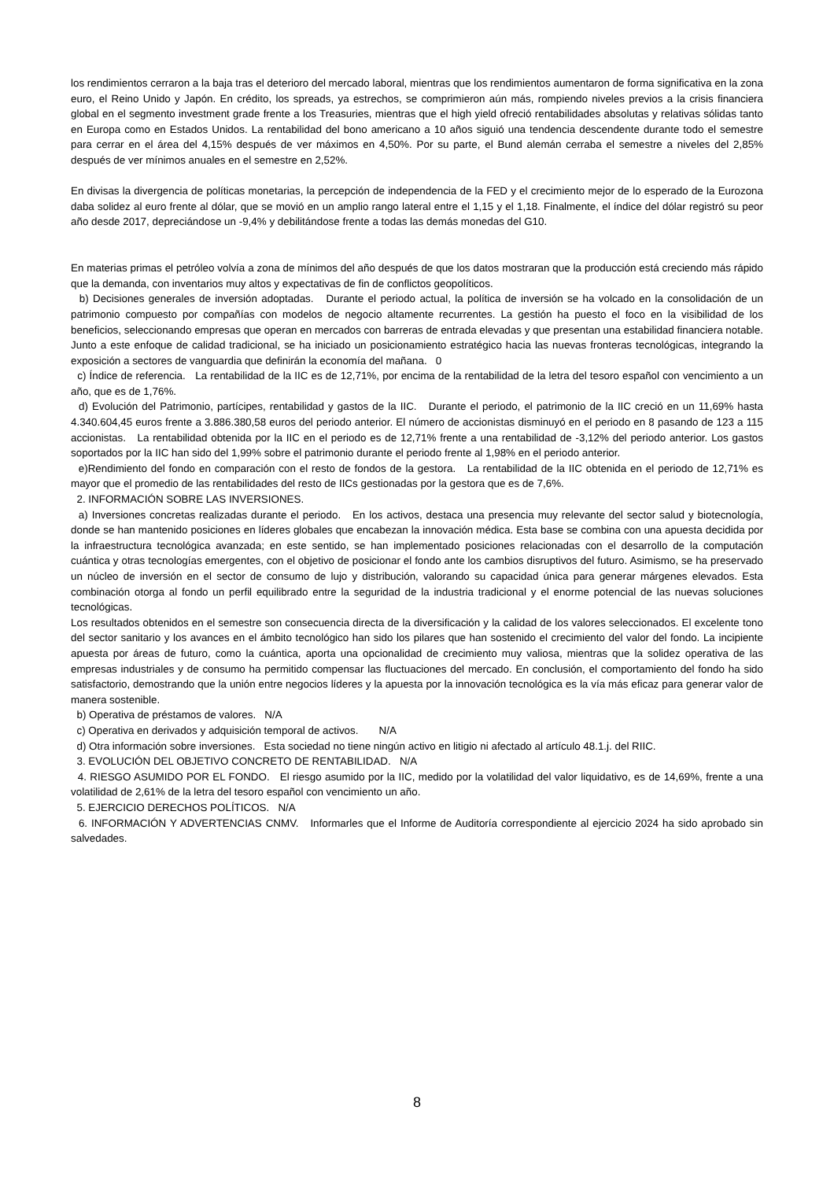los rendimientos cerraron a la baja tras el deterioro del mercado laboral, mientras que los rendimientos aumentaron de forma significativa en la zona euro, el Reino Unido y Japón. En crédito, los spreads, ya estrechos, se comprimieron aún más, rompiendo niveles previos a la crisis financiera global en el segmento investment grade frente a los Treasuries, mientras que el high yield ofreció rentabilidades absolutas y relativas sólidas tanto en Europa como en Estados Unidos. La rentabilidad del bono americano a 10 años siguió una tendencia descendente durante todo el semestre para cerrar en el área del 4,15% después de ver máximos en 4,50%. Por su parte, el Bund alemán cerraba el semestre a niveles del 2,85% después de ver mínimos anuales en el semestre en 2,52%.
En divisas la divergencia de políticas monetarias, la percepción de independencia de la FED y el crecimiento mejor de lo esperado de la Eurozona daba solidez al euro frente al dólar, que se movió en un amplio rango lateral entre el 1,15 y el 1,18. Finalmente, el índice del dólar registró su peor año desde 2017, depreciándose un -9,4% y debilitándose frente a todas las demás monedas del G10.
En materias primas el petróleo volvía a zona de mínimos del año después de que los datos mostraran que la producción está creciendo más rápido que la demanda, con inventarios muy altos y expectativas de fin de conflictos geopolíticos.
b) Decisiones generales de inversión adoptadas. Durante el periodo actual, la política de inversión se ha volcado en la consolidación de un patrimonio compuesto por compañías con modelos de negocio altamente recurrentes. La gestión ha puesto el foco en la visibilidad de los beneficios, seleccionando empresas que operan en mercados con barreras de entrada elevadas y que presentan una estabilidad financiera notable. Junto a este enfoque de calidad tradicional, se ha iniciado un posicionamiento estratégico hacia las nuevas fronteras tecnológicas, integrando la exposición a sectores de vanguardia que definirán la economía del mañana. 0
c) Índice de referencia. La rentabilidad de la IIC es de 12,71%, por encima de la rentabilidad de la letra del tesoro español con vencimiento a un año, que es de 1,76%.
d) Evolución del Patrimonio, partícipes, rentabilidad y gastos de la IIC. Durante el periodo, el patrimonio de la IIC creció en un 11,69% hasta 4.340.604,45 euros frente a 3.886.380,58 euros del periodo anterior. El número de accionistas disminuyó en el periodo en 8 pasando de 123 a 115 accionistas. La rentabilidad obtenida por la IIC en el periodo es de 12,71% frente a una rentabilidad de -3,12% del periodo anterior. Los gastos soportados por la IIC han sido del 1,99% sobre el patrimonio durante el periodo frente al 1,98% en el periodo anterior.
e)Rendimiento del fondo en comparación con el resto de fondos de la gestora. La rentabilidad de la IIC obtenida en el periodo de 12,71% es mayor que el promedio de las rentabilidades del resto de IICs gestionadas por la gestora que es de 7,6%.
2. INFORMACIÓN SOBRE LAS INVERSIONES.
a) Inversiones concretas realizadas durante el periodo. En los activos, destaca una presencia muy relevante del sector salud y biotecnología, donde se han mantenido posiciones en líderes globales que encabezan la innovación médica. Esta base se combina con una apuesta decidida por la infraestructura tecnológica avanzada; en este sentido, se han implementado posiciones relacionadas con el desarrollo de la computación cuántica y otras tecnologías emergentes, con el objetivo de posicionar el fondo ante los cambios disruptivos del futuro. Asimismo, se ha preservado un núcleo de inversión en el sector de consumo de lujo y distribución, valorando su capacidad única para generar márgenes elevados. Esta combinación otorga al fondo un perfil equilibrado entre la seguridad de la industria tradicional y el enorme potencial de las nuevas soluciones tecnológicas.
Los resultados obtenidos en el semestre son consecuencia directa de la diversificación y la calidad de los valores seleccionados. El excelente tono del sector sanitario y los avances en el ámbito tecnológico han sido los pilares que han sostenido el crecimiento del valor del fondo. La incipiente apuesta por áreas de futuro, como la cuántica, aporta una opcionalidad de crecimiento muy valiosa, mientras que la solidez operativa de las empresas industriales y de consumo ha permitido compensar las fluctuaciones del mercado. En conclusión, el comportamiento del fondo ha sido satisfactorio, demostrando que la unión entre negocios líderes y la apuesta por la innovación tecnológica es la vía más eficaz para generar valor de manera sostenible.
b) Operativa de préstamos de valores. N/A
c) Operativa en derivados y adquisición temporal de activos. N/A
d) Otra información sobre inversiones. Esta sociedad no tiene ningún activo en litigio ni afectado al artículo 48.1.j. del RIIC.
3. EVOLUCIÓN DEL OBJETIVO CONCRETO DE RENTABILIDAD. N/A
4. RIESGO ASUMIDO POR EL FONDO. El riesgo asumido por la IIC, medido por la volatilidad del valor liquidativo, es de 14,69%, frente a una volatilidad de 2,61% de la letra del tesoro español con vencimiento un año.
5. EJERCICIO DERECHOS POLÍTICOS. N/A
6. INFORMACIÓN Y ADVERTENCIAS CNMV. Informarles que el Informe de Auditoría correspondiente al ejercicio 2024 ha sido aprobado sin salvedades.
8